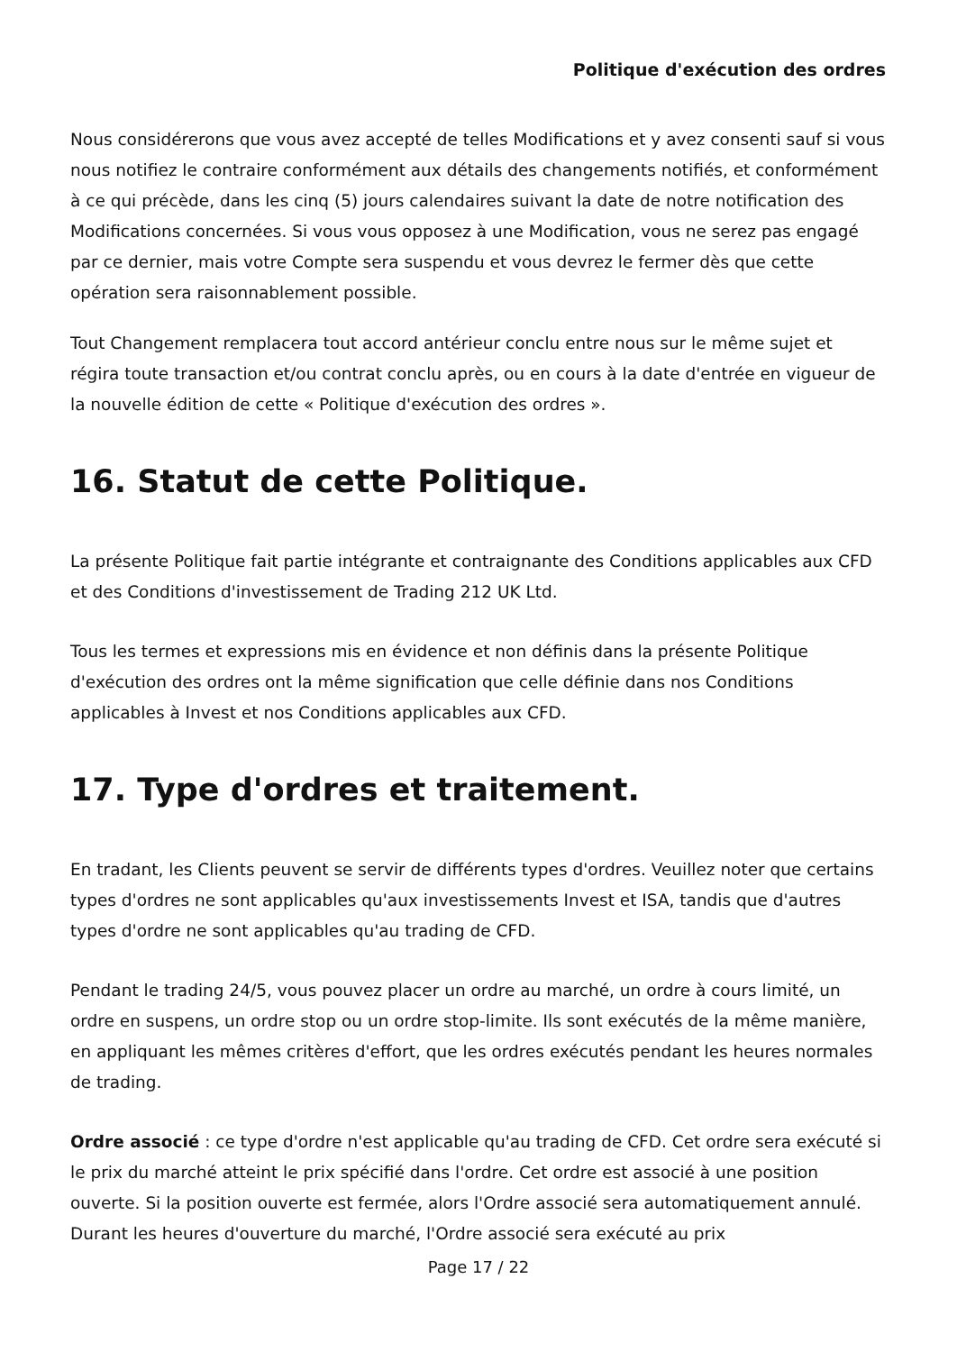Politique d'exécution des ordres
Nous considérerons que vous avez accepté de telles Modifications et y avez consenti sauf si vous nous notifiez le contraire conformément aux détails des changements notifiés, et conformément à ce qui précède, dans les cinq (5) jours calendaires suivant la date de notre notification des Modifications concernées. Si vous vous opposez à une Modification, vous ne serez pas engagé par ce dernier, mais votre Compte sera suspendu et vous devrez le fermer dès que cette opération sera raisonnablement possible.
Tout Changement remplacera tout accord antérieur conclu entre nous sur le même sujet et régira toute transaction et/ou contrat conclu après, ou en cours à la date d'entrée en vigueur de la nouvelle édition de cette « Politique d'exécution des ordres ».
16. Statut de cette Politique.
La présente Politique fait partie intégrante et contraignante des Conditions applicables aux CFD et des Conditions d'investissement de Trading 212 UK Ltd.
Tous les termes et expressions mis en évidence et non définis dans la présente Politique d'exécution des ordres ont la même signification que celle définie dans nos Conditions applicables à Invest et nos Conditions applicables aux CFD.
17. Type d'ordres et traitement.
En tradant, les Clients peuvent se servir de différents types d'ordres. Veuillez noter que certains types d'ordres ne sont applicables qu'aux investissements Invest et ISA, tandis que d'autres types d'ordre ne sont applicables qu'au trading de CFD.
Pendant le trading 24/5, vous pouvez placer un ordre au marché, un ordre à cours limité, un ordre en suspens, un ordre stop ou un ordre stop-limite. Ils sont exécutés de la même manière, en appliquant les mêmes critères d'effort, que les ordres exécutés pendant les heures normales de trading.
Ordre associé : ce type d'ordre n'est applicable qu'au trading de CFD. Cet ordre sera exécuté si le prix du marché atteint le prix spécifié dans l'ordre. Cet ordre est associé à une position ouverte. Si la position ouverte est fermée, alors l'Ordre associé sera automatiquement annulé. Durant les heures d'ouverture du marché, l'Ordre associé sera exécuté au prix
Page 17 / 22